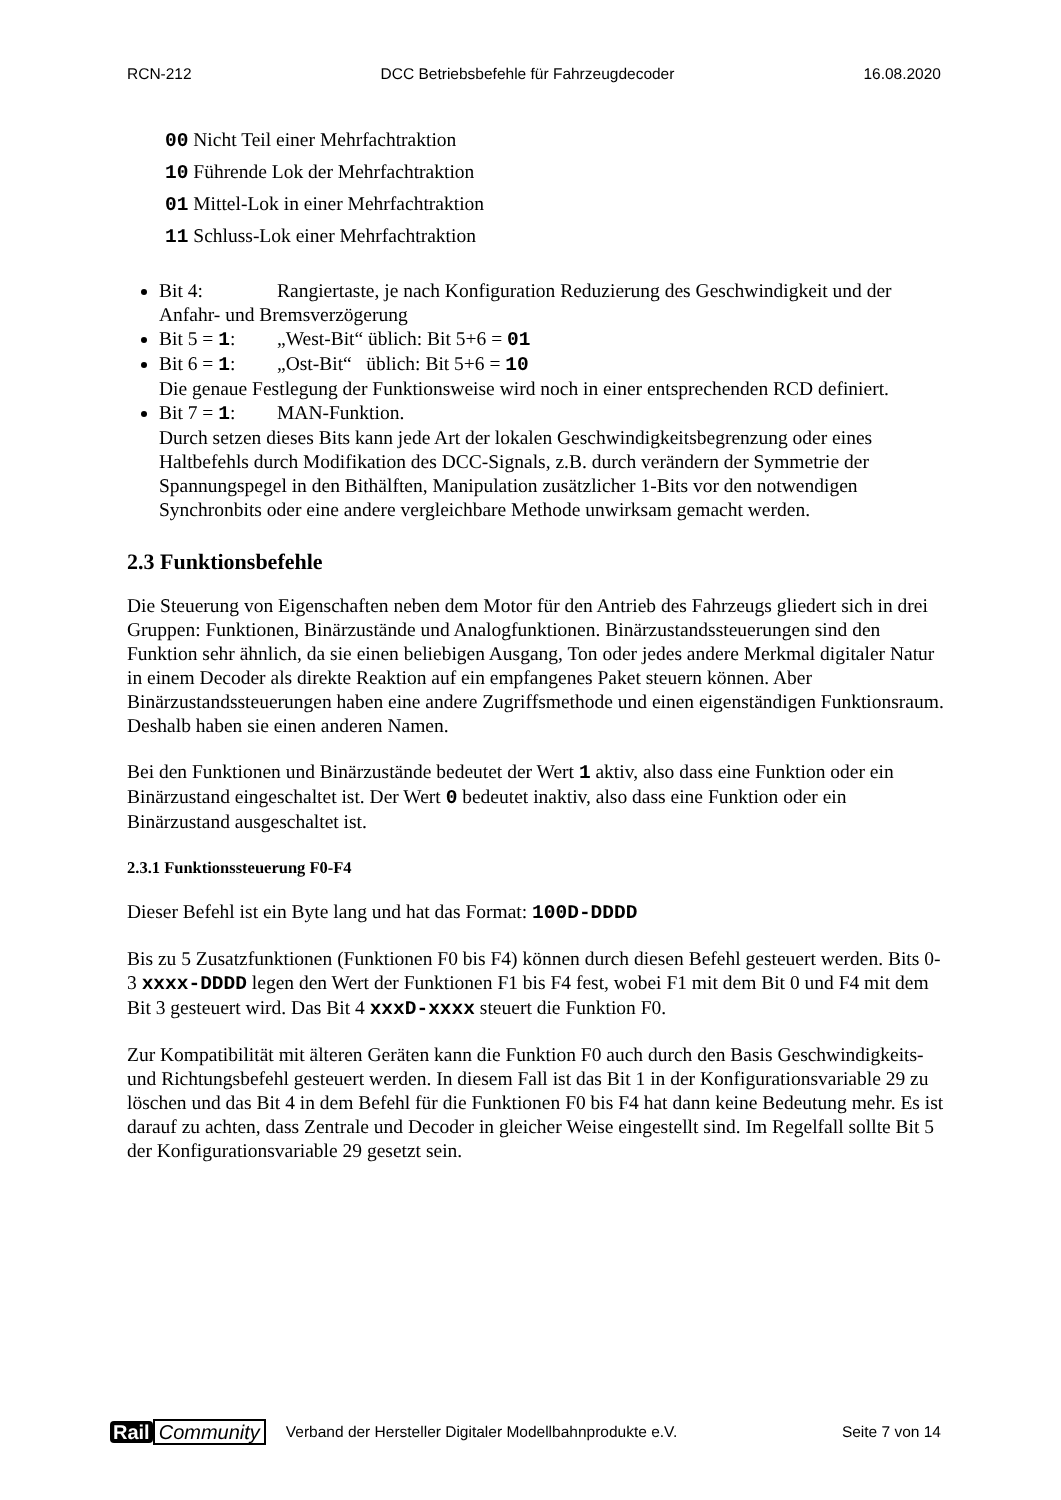RCN-212 DCC Betriebsbefehle für Fahrzeugdecoder 16.08.2020
00 Nicht Teil einer Mehrfachtraktion
10 Führende Lok der Mehrfachtraktion
01 Mittel-Lok in einer Mehrfachtraktion
11 Schluss-Lok einer Mehrfachtraktion
Bit 4: Rangiertaste, je nach Konfiguration Reduzierung des Geschwindigkeit und der Anfahr- und Bremsverzögerung
Bit 5 = 1: „West-Bit“ üblich: Bit 5+6 = 01
Bit 6 = 1: „Ost-Bit“ üblich: Bit 5+6 = 10
Die genaue Festlegung der Funktionsweise wird noch in einer entsprechenden RCD definiert.
Bit 7 = 1: MAN-Funktion.
Durch setzen dieses Bits kann jede Art der lokalen Geschwindigkeitsbegrenzung oder eines Haltbefehls durch Modifikation des DCC-Signals, z.B. durch verändern der Symmetrie der Spannungspegel in den Bithälften, Manipulation zusätzlicher 1-Bits vor den notwendigen Synchronbits oder eine andere vergleichbare Methode unwirksam gemacht werden.
2.3 Funktionsbefehle
Die Steuerung von Eigenschaften neben dem Motor für den Antrieb des Fahrzeugs gliedert sich in drei Gruppen: Funktionen, Binärzustände und Analogfunktionen. Binärzustandssteuerungen sind den Funktion sehr ähnlich, da sie einen beliebigen Ausgang, Ton oder jedes andere Merkmal digitaler Natur in einem Decoder als direkte Reaktion auf ein empfangenes Paket steuern können. Aber Binärzustandssteuerungen haben eine andere Zugriffsmethode und einen eigenständigen Funktionsraum. Deshalb haben sie einen anderen Namen.
Bei den Funktionen und Binärzustände bedeutet der Wert 1 aktiv, also dass eine Funktion oder ein Binärzustand eingeschaltet ist. Der Wert 0 bedeutet inaktiv, also dass eine Funktion oder ein Binärzustand ausgeschaltet ist.
2.3.1 Funktionssteuerung F0-F4
Dieser Befehl ist ein Byte lang und hat das Format: 100D-DDDD
Bis zu 5 Zusatzfunktionen (Funktionen F0 bis F4) können durch diesen Befehl gesteuert werden. Bits 0-3 xxxx-DDDD legen den Wert der Funktionen F1 bis F4 fest, wobei F1 mit dem Bit 0 und F4 mit dem Bit 3 gesteuert wird. Das Bit 4 xxxD-xxxx steuert die Funktion F0.
Zur Kompatibilität mit älteren Geräten kann die Funktion F0 auch durch den Basis Geschwindigkeits- und Richtungsbefehl gesteuert werden. In diesem Fall ist das Bit 1 in der Konfigurationsvariable 29 zu löschen und das Bit 4 in dem Befehl für die Funktionen F0 bis F4 hat dann keine Bedeutung mehr. Es ist darauf zu achten, dass Zentrale und Decoder in gleicher Weise eingestellt sind. Im Regelfall sollte Bit 5 der Konfigurationsvariable 29 gesetzt sein.
Rail Community Verband der Hersteller Digitaler Modellbahnprodukte e.V. Seite 7 von 14